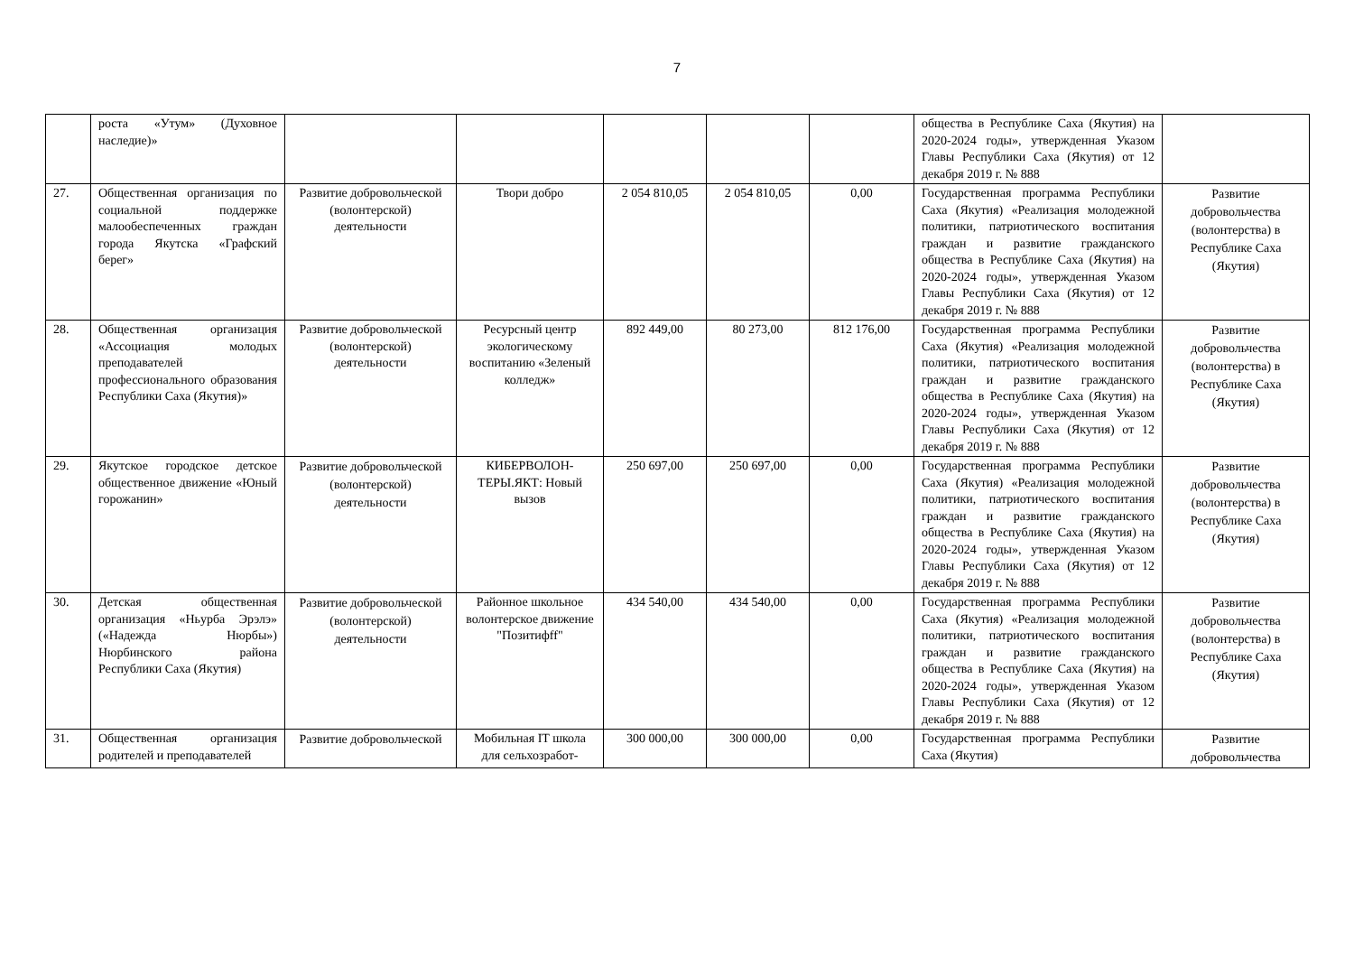7
| | роста «Утум» (Духовное наследие)» | | | | | | общества в Республике Саха (Якутия) на 2020-2024 годы», утвержденная Указом Главы Республики Саха (Якутия) от 12 декабря 2019 г. № 888 | |
| 27. | Общественная организация по социальной поддержке малообеспеченных граждан города Якутска «Графский берег» | Развитие добровольческой (волонтерской) деятельности | Твори добро | 2 054 810,05 | 2 054 810,05 | 0,00 | Государственная программа Республики Саха (Якутия) «Реализация молодежной политики, патриотического воспитания граждан и развитие гражданского общества в Республике Саха (Якутия) на 2020-2024 годы», утвержденная Указом Главы Республики Саха (Якутия) от 12 декабря 2019 г. № 888 | Развитие добровольчества (волонтерства) в Республике Саха (Якутия) |
| 28. | Общественная организация «Ассоциация молодых преподавателей профессионального образования Республики Саха (Якутия)» | Развитие добровольческой (волонтерской) деятельности | Ресурсный центр экологическому воспитанию «Зеленый колледж» | 892 449,00 | 80 273,00 | 812 176,00 | Государственная программа Республики Саха (Якутия) «Реализация молодежной политики, патриотического воспитания граждан и развитие гражданского общества в Республике Саха (Якутия) на 2020-2024 годы», утвержденная Указом Главы Республики Саха (Якутия) от 12 декабря 2019 г. № 888 | Развитие добровольчества (волонтерства) в Республике Саха (Якутия) |
| 29. | Якутское городское детское общественное движение «Юный горожанин» | Развитие добровольческой (волонтерской) деятельности | КИБЕРВОЛОН-ТЕРЫ.ЯКТ: Новый вызов | 250 697,00 | 250 697,00 | 0,00 | Государственная программа Республики Саха (Якутия) «Реализация молодежной политики, патриотического воспитания граждан и развитие гражданского общества в Республике Саха (Якутия) на 2020-2024 годы», утвержденная Указом Главы Республики Саха (Якутия) от 12 декабря 2019 г. № 888 | Развитие добровольчества (волонтерства) в Республике Саха (Якутия) |
| 30. | Детская общественная организация «Ньурба Эрэлэ» («Надежда Нюрбы») Нюрбинского района Республики Саха (Якутия) | Развитие добровольческой (волонтерской) деятельности | Районное школьное волонтерское движение "Позитифff" | 434 540,00 | 434 540,00 | 0,00 | Государственная программа Республики Саха (Якутия) «Реализация молодежной политики, патриотического воспитания граждан и развитие гражданского общества в Республике Саха (Якутия) на 2020-2024 годы», утвержденная Указом Главы Республики Саха (Якутия) от 12 декабря 2019 г. № 888 | Развитие добровольчества (волонтерства) в Республике Саха (Якутия) |
| 31. | Общественная организация родителей и преподавателей | Развитие добровольческой | Мобильная IT школа для сельхозработ- | 300 000,00 | 300 000,00 | 0,00 | Государственная программа Республики Саха (Якутия) | Развитие добровольчества |